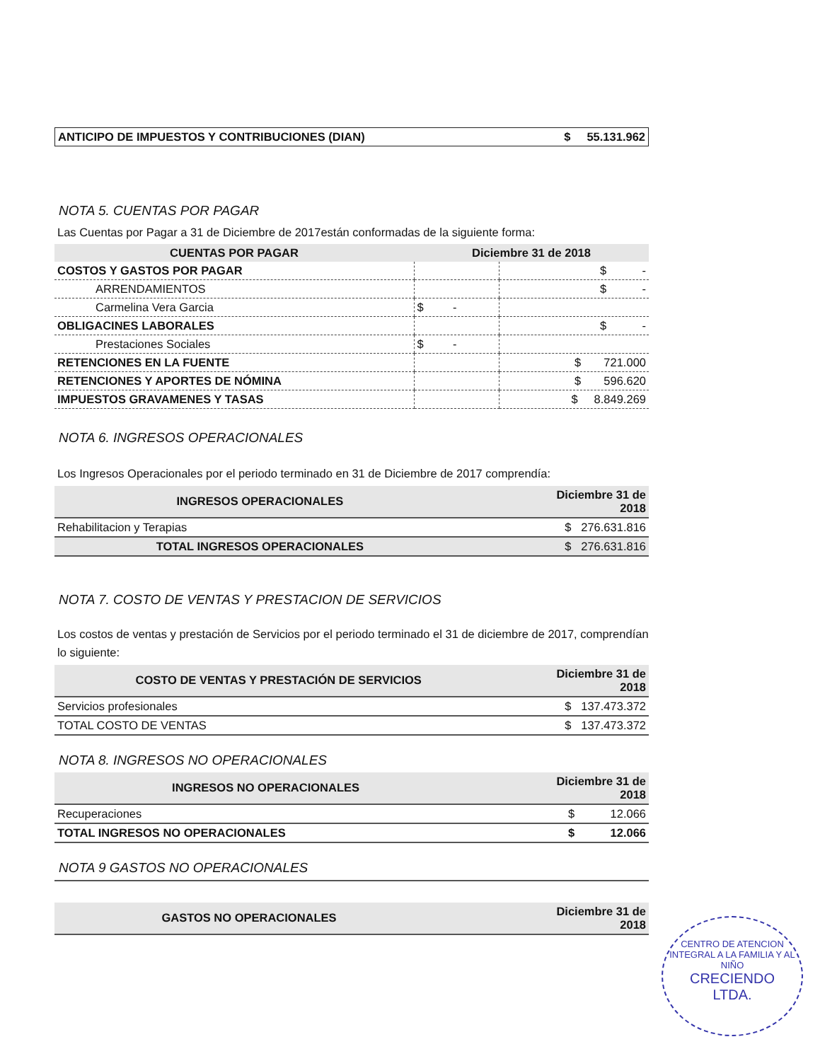| ANTICIPO DE IMPUESTOS Y CONTRIBUCIONES (DIAN) | $ 55.131.962 |
NOTA 5. CUENTAS POR PAGAR
Las Cuentas por Pagar a 31 de Diciembre de 2017están conformadas de la siguiente forma:
| CUENTAS POR PAGAR | Diciembre 31 de 2018 | |
| --- | --- | --- |
| COSTOS Y GASTOS POR PAGAR | | $ - |
| ARRENDAMIENTOS | | $ - |
| Carmelina Vera Garcia | $ - | |
| OBLIGACINES LABORALES | | $ - |
| Prestaciones Sociales | $ - | |
| RETENCIONES EN LA FUENTE | | $ 721.000 |
| RETENCIONES Y APORTES DE NÓMINA | | $ 596.620 |
| IMPUESTOS GRAVAMENES Y TASAS | | $ 8.849.269 |
NOTA 6. INGRESOS OPERACIONALES
Los Ingresos Operacionales por el periodo terminado en 31 de Diciembre de 2017 comprendía:
| INGRESOS OPERACIONALES | Diciembre 31 de 2018 |
| --- | --- |
| Rehabilitacion y Terapias | $ 276.631.816 |
| TOTAL INGRESOS OPERACIONALES | $ 276.631.816 |
NOTA 7. COSTO DE VENTAS Y PRESTACION DE SERVICIOS
Los costos de ventas y prestación de Servicios por el periodo terminado el 31 de diciembre de 2017, comprendían lo siguiente:
| COSTO DE VENTAS Y PRESTACIÓN DE SERVICIOS | Diciembre 31 de 2018 |
| --- | --- |
| Servicios profesionales | $ 137.473.372 |
| TOTAL COSTO DE VENTAS | $ 137.473.372 |
NOTA 8. INGRESOS NO OPERACIONALES
| INGRESOS NO OPERACIONALES | Diciembre 31 de 2018 |
| --- | --- |
| Recuperaciones | $ 12.066 |
| TOTAL INGRESOS NO OPERACIONALES | $ 12.066 |
NOTA 9 GASTOS NO OPERACIONALES
| GASTOS NO OPERACIONALES | Diciembre 31 de 2018 |
| --- | --- |
CENTRO DE ATENCION INTEGRAL A LA FAMILIA Y AL NIÑO
CRECIENDO
LTDA.